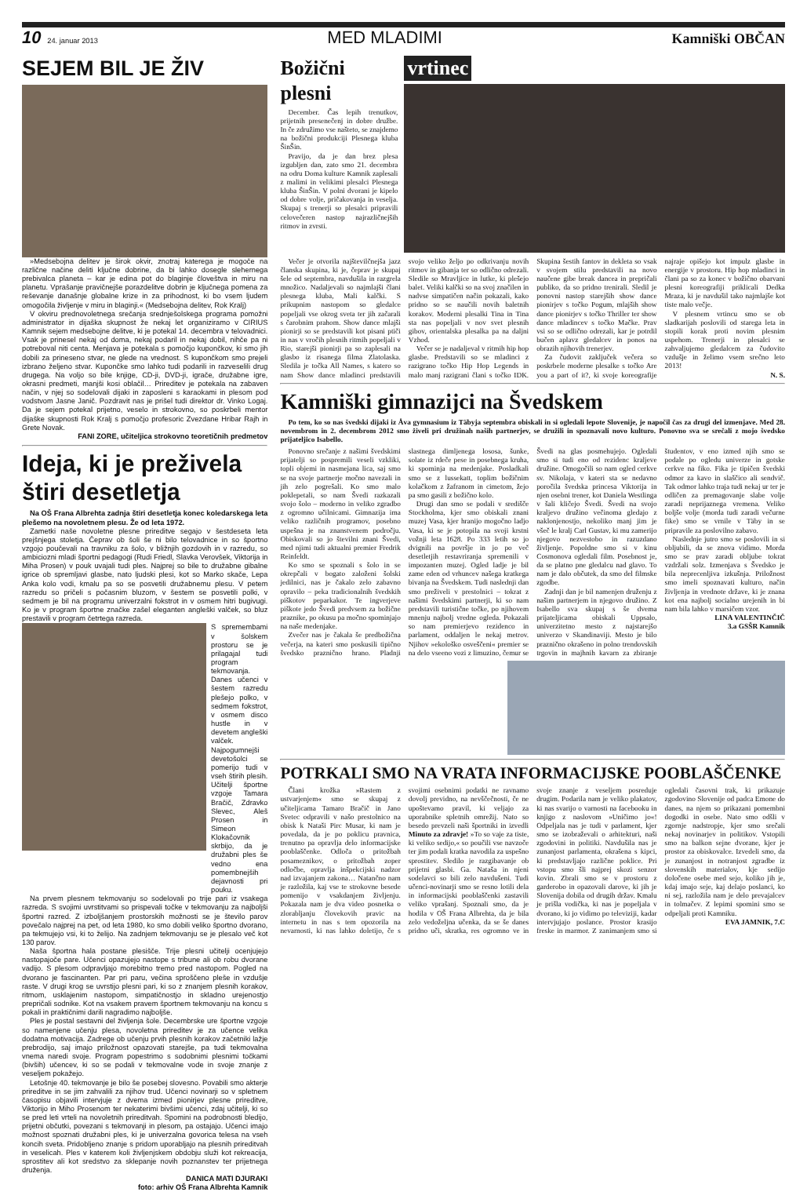10 24. januar 2013 MED MLADIMI Kamniški OBČAN
SEJEM BIL JE ŽIV
»Medsebojna delitev je širok okvir, znotraj katerega je mogoče na različne načine deliti ključne dobrine, da bi lahko dosegle slehernega prebivalca planeta – kar je edina pot do blaginje človeštva in miru na planetu. Vprašanje pravičnejše porazdelitve dobrin je ključnega pomena za reševanje današnje globalne krize in za prihodnost, ki bo vsem ljudem omogočila življenje v miru in blaginji.« (Medsebojna delitev, Rok Kralj)
V okviru prednovoletnega srečanja srednješolskega programa pomožni administrator in dijaška skupnost že nekaj let organiziramo v CIRIUS Kamnik sejem medsebojne delitve, ki je potekal 14. decembra v telovadnici. Vsak je prinesel nekaj od doma, nekaj podaril in nekaj dobil, nihče pa ni potreboval niti centa. Menjava je potekala s pomočjo kupončkov, ki smo jih dobili za prineseno stvar, ne glede na vrednost. S kupončkom smo prejeli izbrano željeno stvar. Kupončke smo lahko tudi podarili in razveselili drug drugega. Na voljo so bile knjige, CD-ji, DVD-ji, igrače, družabne igre, okrasni predmeti, manjši kosi oblačil… Prireditev je potekala na zabaven način, v njej so sodelovali dijaki in zaposleni s karaokami in plesom pod vodstvom Jasne Janič. Pozdravit nas je prišel tudi direktor dr. Vinko Logaj. Da je sejem potekal prijetno, veselo in strokovno, so poskrbeli mentor dijaške skupnosti Rok Kralj s pomočjo profesoric Zvezdane Hribar Rajh in Grete Novak.
FANI ZORE, učiteljica strokovno teoretičnih predmetov
Ideja, ki je preživela štiri desetletja
Na OŠ Frana Albrehta zadnja štiri desetletja konec koledarskega leta plešemo na novoletnem plesu. Že od leta 1972.
Zametki naše novoletne plesne prireditve segajo v šestdeseta leta prejšnjega stoletja. Čeprav ob šoli še ni bilo telovadnice in so športno vzgojo poučevali na travniku za šolo, v bližnjih gozdovih in v razredu, so ambiciozni mladi športni pedagogi (Rudi Friedl, Slavka Verovšek, Viktorija in Miha Prosen) v pouk uvajali tudi ples. Najprej so bile to družabne gibalne igrice ob spremljavi glasbe, nato ljudski plesi, kot so Marko skače, Lepa Anka kolo vodi, kmalu pa so se posvetili družabnemu plesu. V petem razredu so pričeli s počasnim bluzom, v šestem se posvetili polki, v sedmem je bil na programu univerzalni fokstrot in v osmem hitri bugivugi. Ko je v program športne značke zašel eleganten angleški valček, so bluz prestavili v program četrtega razreda.
S spremembami v šolskem prostoru se je prilagajal tudi program tekmovanja. Danes učenci v šestem razredu plešejo polko, v sedmem fokstrot, v osmem disco hustle in v devetem angleški valček. Najpogumnejši devetošolci se pomerijo tudi v vseh štirih plesih. Učitelji športne vzgoje Tamara Bračič, Zdravko Slevec, Aleš Prosen in Simeon Klokačovnik skrbijo, da je družabni ples še vedno ena pomembnejših dejavnosti pri pouku.
Na prvem plesnem tekmovanju so sodelovali po trije pari iz vsakega razreda. S svojimi uvrstitvami so prispevali točke v tekmovanju za najboljši športni razred. Z izboljšanjem prostorskih možnosti se je število parov povečalo najprej na pet, od leta 1980, ko smo dobili veliko športno dvorano, pa tekmujejo vsi, ki to želijo. Na zadnjem tekmovanju se je plesalo več kot 130 parov.
Naša športna hala postane plesišče. Trije plesni učitelji ocenjujejo nastopajoče pare. Učenci opazujejo nastope s tribune ali ob robu dvorane vadijo. S plesom odpravljajo morebitno tremo pred nastopom. Pogled na dvorano je fascinanten. Par pri paru, večina sproščeno pleše in vzdušje raste. V drugi krog se uvrstijo plesni pari, ki so z znanjem plesnih korakov, ritmom, usklajenim nastopom, simpatičnostjo in skladno urejenostjo prepričali sodnike. Kot na vsakem pravem športnem tekmovanju na koncu s pokali in praktičnimi darili nagradimo najboljše.
Ples je postal sestavni del življenja šole. Decembrske ure športne vzgoje so namenjene učenju plesa, novoletna prireditev je za učence velika dodatna motivacija. Zadrege ob učenju prvih plesnih korakov začetniki lažje prebrodijo, saj imajo priložnost opazovati starejše, pa tudi tekmovalna vnema naredi svoje. Program popestrimo s sodobnimi plesnimi točkami (bivših) učencev, ki so se podali v tekmovalne vode in svoje znanje z veseljem pokažejo.
Letošnje 40. tekmovanje je bilo še posebej slovesno. Povabili smo akterje prireditve in se jim zahvalili za njihov trud. Učenci novinarji so v spletnem časopisu objavili intervjuje z dvema izmed pionirjev plesne prireditve, Viktorijo in Miho Prosenom ter nekaterimi bivšimi učenci, zdaj učitelji, ki so se pred leti vrteli na novoletnih prireditvah. Spomini na podrobnosti bledijo, prijetni občutki, povezani s tekmovanji in plesom, pa ostajajo. Učenci imajo možnost spoznati družabni ples, ki je univerzalna govorica telesa na vseh koncih sveta. Pridobljeno znanje s pridom uporabljajo na plesnih prireditvah in veselicah. Ples v katerem koli življenjskem obdobju služi kot rekreacija, sprostitev ali kot sredstvo za sklepanje novih poznanstev ter prijetnega druženja.
DANICA MATI DJURAKI
foto: arhiv OŠ Frana Albrehta Kamnik
Božični plesni
December. Čas lepih trenutkov, prijetnih presenečenj in dobre družbe. In če združimo vse našteto, se znajdemo na božični produkciji Plesnega kluba ŠinŠin.
Pravijo, da je dan brez plesa izgubljen dan, zato smo 21. decembra na odru Doma kulture Kamnik zaplesali z malimi in velikimi plesalci Plesnega kluba ŠinŠin. V polni dvorani je kipelo od dobre volje, pričakovanja in veselja. Skupaj s trenerji so plesalci pripravili celovečeren nastop najrazličnejših ritmov in zvrsti.
vrtinec
Večer je otvorila najštevilčnejša jazz članska skupina, ki je, čeprav je skupaj šele od septembra, navdušila in razgrela množico. Nadaljevali so najmlajši člani plesnega kluba, Mali kalčki. S prikupnim nastopom so gledalce popeljali vse okrog sveta ter jih začarali s čarobnim prahom. Show dance mlajši pionirji so se predstavili kot pisani ptiči in nas v vročih plesnih ritmih popeljali v Rio, starejši pionirji pa so zaplesali na glasbo iz risanega filma Zlatolaska. Sledila je točka All Names, s katero so nam Show dance mladinci predstavili svojo veliko željo po odkrivanju novih ritmov in gibanja ter so odlično odrezali. Sledile so Mravljice in lutke, ki plešejo balet. Veliki kalčki so na svoj značilen in nadvse simpatičen način pokazali, kako pridno so se naučili novih baletnih korakov. Moderni plesalki Tina in Tina sta nas popeljali v nov svet plesnih gibov, orientalska plesalka pa na daljni Vzhod.
Večer se je nadaljeval v ritmih hip hop glasbe. Predstavili so se mladinci z razigrano točko Hip Hop Legends in malo manj razigrani člani s točko IDK. Skupina šestih fantov in dekleta so vsak v svojem stilu predstavili na novo naučene gibe break dancea in prepričali publiko, da so pridno trenirali. Sledil je ponovni nastop starejših show dance pionirjev s točko Pogum, mlajših show dance pionirjev s točko Thriller ter show dance mladincev s točko Mačke. Prav vsi so se odlično odrezali, kar je potrdil bučen aplavz gledalcev in ponos na obrazih njihovih trenerjev.
Za čudovit zaključek večera so poskrbele moderne plesalke s točko Are you a part of it?, ki svoje koreografije najraje opišejo kot impulz glasbe in energije v prostoru. Hip hop mladinci in člani pa so za konec v božično obarvani plesni koreografiji priklicali Dedka Mraza, ki je navdušil tako najmlajše kot tiste malo večje.
V plesnem vrtincu smo se ob sladkarijah poslovili od starega leta in stopili korak proti novim plesnim uspehom. Trenerji in plesalci se zahvaljujemo gledalcem za čudovito vzdušje in želimo vsem srečno leto 2013!
N. S.
Kamniški gimnazijci na Švedskem
Po tem, ko so nas švedski dijaki iz Åva gymnasium iz Täbyja septembra obiskali in si ogledali lepote Slovenije, je napočil čas za drugi del izmenjave. Med 28. novembrom in 2. decembrom 2012 smo živeli pri družinah naših partnerjev, se družili in spoznavali novo kulturo. Ponovno sva se srečali z mojo švedsko prijateljico Isabello.
Ponovno srečanje z našimi švedskimi prijatelji so pospremili veseli vzkliki, topli objemi in nasmejana lica, saj smo se na svoje partnerje močno navezali in jih zelo pogrešali. Ko smo malo poklepetali, so nam Švedi razkazali svojo šolo – moderno in veliko zgradbo z ogromno učilnicami. Gimnazija ima veliko različnih programov, posebno uspešna je na znanstvenem področju. Obiskovali so jo številni znani Švedi, med njimi tudi aktualni premier Fredrik Reinfeldt.
Ko smo se spoznali s šolo in se okrepčali v bogato založeni šolski jedilnici, nas je čakalo zelo zabavno opravilo – peka tradicionalnih švedskih piškotov peparkakor. Te ingverjeve piškote jedo Švedi predvsem za božične praznike, po okusu pa močno spominjajo na naše medenjake.
Zvečer nas je čakala še predbožična večerja, na kateri smo poskusili tipično švedsko praznično hrano. Pladnji slastnega dimljenega lososa, šunke, solate iz rdeče pese in posebnega kruha, ki spominja na medenjake. Posladkali smo se z lussekatt, toplim božičnim kolačkom z žafranom in cimetom, žejo pa smo gasili z božično kolo.
Drugi dan smo se podali v središče Stockholma, kjer smo obiskali znani muzej Vasa, kjer hranijo mogočno ladjo Vasa, ki se je potopila na svoji krstni vožnji leta 1628. Po 333 letih so jo dvignili na površje in jo po več desetletjih restavriranja spremenili v impozanten muzej. Ogled ladje je bil zame eden od vrhuncev našega kratkega bivanja na Švedskem. Tudi naslednji dan smo preživeli v prestolnici – tokrat z našimi švedskimi partnerji, ki so nam predstavili turistične točke, po njihovem mnenju najbolj vredne ogleda. Pokazali so nam premierjevo rezidenco in parlament, oddaljen le nekaj metrov. Njihov »ekološko osveščeni« premier se na delo vseeno vozi z limuzino, čemur se Švedi na glas posmehujejo. Ogledali smo si tudi eno od rezidenc kraljeve družine. Omogočili so nam ogled cerkve sv. Nikolaja, v kateri sta se nedavno poročila švedska princesa Viktorija in njen osebni trener, kot Daniela Westlinga v šali kličejo Švedi. Švedi na svojo kraljevo družino večinoma gledajo z naklonjenostjo, nekoliko manj jim je všeč le kralj Carl Gustav, ki mu zamerijo njegovo nezvestobo in razuzdano življenje. Popoldne smo si v kinu Cosmonova ogledali film. Posebnost je, da se platno pne gledalcu nad glavo. To nam je dalo občutek, da smo del filmske zgodbe.
Zadnji dan je bil namenjen druženju z našim partnerjem in njegovo družino. Z Isabello sva skupaj s še dvema prijateljicama obiskali Uppsalo, univerzitetno mesto z najstarejšo univerzo v Skandinaviji. Mesto je bilo praznično okrašeno in polno trendovskih trgovin in majhnih kavarn za zbiranje študentov, v eno izmed njih smo se podale po ogledu univerze in gotske cerkve na fiko. Fika je tipičen švedski odmor za kavo in slaščico ali sendvič. Tak odmor lahko traja tudi nekaj ur ter je odličen za premagovanje slabe volje zaradi neprijaznega vremena. Veliko boljše volje (morda tudi zaradi večurne fike) smo se vrnile v Täby in se pripravile za poslovilno zabavo.
Naslednje jutro smo se poslovili in si obljubili, da se znova vidimo. Morda smo se prav zaradi obljube tokrat vzdržali solz. Izmenjava s Švedsko je bila neprecenljiva izkušnja. Priložnost smo imeli spoznavati kulturo, način življenja in vrednote države, ki je znana kot ena najbolj socialno urejenih in bi nam bila lahko v marsičem vzor.
LINA VALENTINČIČ
3.a GSŠR Kamnik
POTRKALI SMO NA VRATA INFORMACIJSKE POOBLAŠČENKE
Člani krožka »Rastem z ustvarjenjem« smo se skupaj z učiteljicama Tamaro Bračič in Jano Svetec odpravili v našo prestolnico na obisk k Nataši Pirc Musar, ki nam je povedala, da je po poklicu pravnica, trenutno pa opravlja delo informacijske pooblaščenke. Odloča o pritožbah posameznikov, o pritožbah zoper odločbe, opravlja inšpekcijski nadzor nad izvajanjem zakona… Natančno nam je razložila, kaj vse te strokovne besede pomenijo v vsakdanjem življenju. Pokazala nam je dva video posnetka o zlorabljanju človekovih pravic na internetu in nas s tem opozorila na nevarnosti, ki nas lahko doletijo, če s svojimi osebnimi podatki ne ravnamo dovolj previdno, na nevščečnosti, če ne upoštevamo pravil, ki veljajo za uporabnike spletnih omrežij. Nato so besedo prevzeli naši športniki in izvedli Minuto za zdravje! »To so vaje za tiste, ki veliko sedijo,« so poučili vse navzoče ter jim podali kratka navodila za uspešno sprostitev. Sledilo je razgibavanje ob prijetni glasbi. Ga. Nataša in njeni sodelavci so bili zelo navdušeni. Tudi učenci-novinarji smo se resno lotili dela in informacijski pooblaščenki zastavili veliko vprašanj. Spoznali smo, da je hodila v OŠ Frana Albrehta, da je bila zelo vedoželjna učenka, da se še danes pridno uči, skratka, res ogromno ve in svoje znanje z veseljem posreduje drugim. Podarila nam je veliko plakatov, ki nas svarijo o varnosti na facebooku in knjigo z naslovom »Uničimo jo«! Odpeljala nas je tudi v parlament, kjer smo se izobraževali o arhitekturi, naši zgodovini in politiki. Navdušila nas je zunanjost parlamenta, okrašena s kipci, ki predstavljajo različne poklice. Pri vstopu smo šli najprej skozi senzor kovin. Zbrali smo se v prostoru z garderobo in opazovali darove, ki jih je Slovenija dobila od drugih držav. Kmalu je prišla vodička, ki nas je popeljala v dvorano, ki jo vidimo po televiziji, kadar intervjujajo poslance. Prostor krasijo freske in marmor. Z zanimanjem smo si ogledali časovni trak, ki prikazuje zgodovino Slovenije od padca Emone do danes, na njem so prikazani pomembni dogodki in osebe. Nato smo odšli v zgornje nadstropje, kjer smo srečali nekaj novinarjev in politikov. Vstopili smo na balkon sejne dvorane, kjer je prostor za obiskovalce. Izvedeli smo, da je zunanjost in notranjost zgradbe iz slovenskih materialov, kje sedijo določene osebe med sejo, koliko jih je, kdaj imajo seje, kaj delajo poslanci, ko ni sej, razložila nam je delo prevajalcev in tolmačev. Z lepimi spomini smo se odpeljali proti Kamniku.
EVA JAMNIK, 7.C